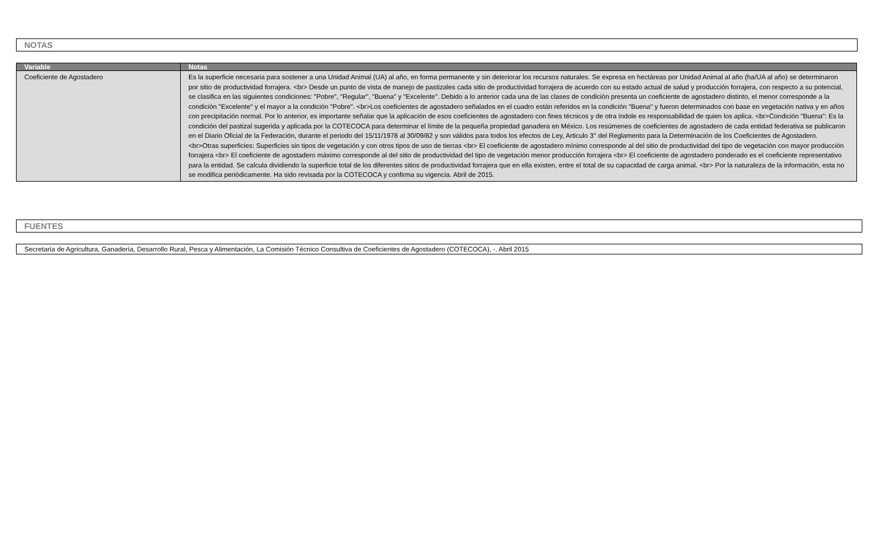NOTAS
| Variable | Notas |
| --- | --- |
| Coeficiente de Agostadero | Es la superficie necesaria para sostener a una Unidad Animal (UA) al año, en forma permanente y sin deteriorar los recursos naturales. Se expresa en hectáreas por Unidad Animal al año (ha/UA al año) se determinaron por sitio de productividad forrajera. <br> Desde un punto de vista de manejo de pastizales cada sitio de productividad forrajera de acuerdo con su estado actual de salud y producción forrajera, con respecto a su potencial, se clasifica en las siguientes condiciones: "Pobre", "Regular", "Buena" y "Excelente". Debido a lo anterior cada una de las clases de condición presenta un coeficiente de agostadero distinto, el menor corresponde a la condición "Excelente" y el mayor a la condición "Pobre". <br>Los coeficientes de agostadero señalados en el cuadro están referidos en la condición "Buena" y fueron determinados con base en vegetación nativa y en años con precipitación normal. Por lo anterior, es importante señalar que la aplicación de esos coeficientes de agostadero con fines técnicos y de otra índole es responsabilidad de quien los aplica. <br>Condición "Buena": Es la condición del pastizal sugerida y aplicada por la COTECOCA para determinar el límite de la pequeña propiedad ganadera en México. Los resúmenes de coeficientes de agostadero de cada entidad federativa se publicaron en el Diario Oficial de la Federación, durante el periodo del 15/11/1978 al 30/09/82 y son válidos para todos los efectos de Ley, Articulo 3° del Reglamento para la Determinación de los Coeficientes de Agostadero. <br>Otras superficies: Superficies sin tipos de vegetación y con otros tipos de uso de tierras <br> El coeficiente de agostadero mínimo corresponde al del sitio de productividad del tipo de vegetación con mayor producción forrajera <br> El coeficiente de agostadero máximo corresponde al del sitio de productividad del tipo de vegetación menor producción forrajera <br> El coeficiente de agostadero ponderado es el coeficiente representativo para la entidad. Se calcula dividiendo la superficie total de los diferentes sitios de productividad forrajera que en ella existen, entre el total de su capacidad de carga animal. <br> Por la naturaleza de la información, esta no se modifica periódicamente. Ha sido revisada por la COTECOCA y confirma su vigencia. Abril de 2015. |
FUENTES
Secretaría de Agricultura, Ganadería, Desarrollo Rural, Pesca y Alimentación, La Comisión Técnico Consultiva de Coeficientes de Agostadero (COTECOCA), -. Abril 2015